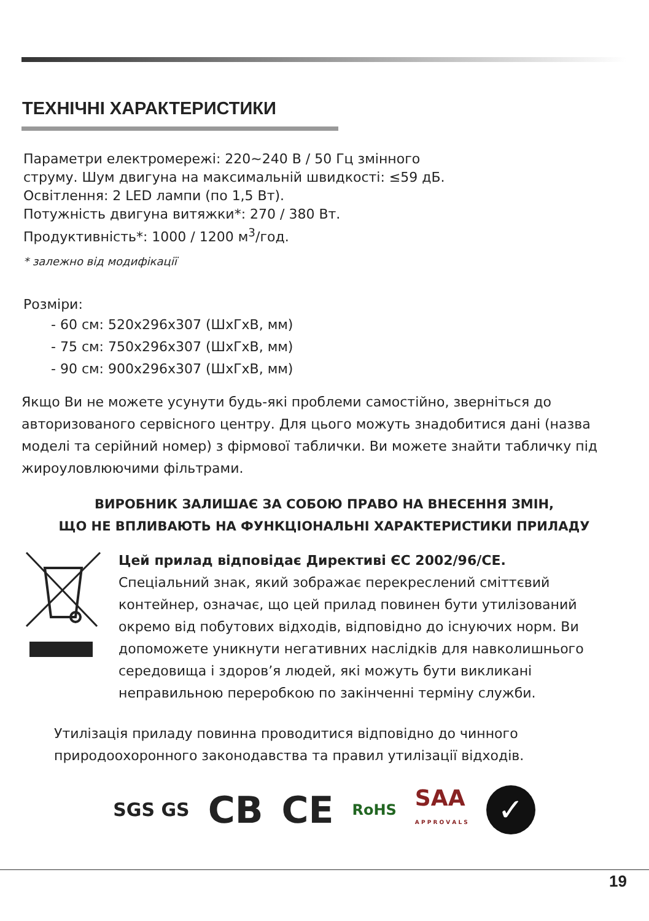ТЕХНІЧНІ ХАРАКТЕРИСТИКИ
Параметри електромережі: 220~240 В / 50 Гц змінного
струму. Шум двигуна на максимальній швидкості: ≤59 дБ.
Освітлення: 2 LED лампи (по 1,5 Вт).
Потужність двигуна витяжки*: 270 / 380 Вт.
Продуктивність*: 1000 / 1200 м<sup>3</sup>/год.
* залежно від модифікації
Розміри:
- 60 см: 520х296х307 (ШхГхВ, мм)
- 75 см: 750х296х307 (ШхГхВ, мм)
- 90 см: 900х296х307 (ШхГхВ, мм)
Якщо Ви не можете усунути будь-які проблеми самостійно, зверніться до авторизованого сервісного центру. Для цього можуть знадобитися дані (назва моделі та серійний номер) з фірмової таблички. Ви можете знайти табличку під жироуловлюючими фільтрами.
ВИРОБНИК ЗАЛИШАЄ ЗА СОБОЮ ПРАВО НА ВНЕСЕННЯ ЗМІН,
ЩО НЕ ВПЛИВАЮТЬ НА ФУНКЦІОНАЛЬНІ ХАРАКТЕРИСТИКИ ПРИЛАДУ
Цей прилад відповідає Директиві ЄС 2002/96/CE.
Спеціальний знак, який зображає перекреслений сміттєвий контейнер, означає, що цей прилад повинен бути утилізований окремо від побутових відходів, відповідно до існуючих норм. Ви допоможете уникнути негативних наслідків для навколишнього середовища і здоров’я людей, які можуть бути викликані неправильною переробкою по закінченні терміну служби.
Утилізація приладу повинна проводитися відповідно до чинного природоохоронного законодавства та правил утилізації відходів.
SGS GS CB CE RoHS SAA
A P P R O V A L S ✓
19